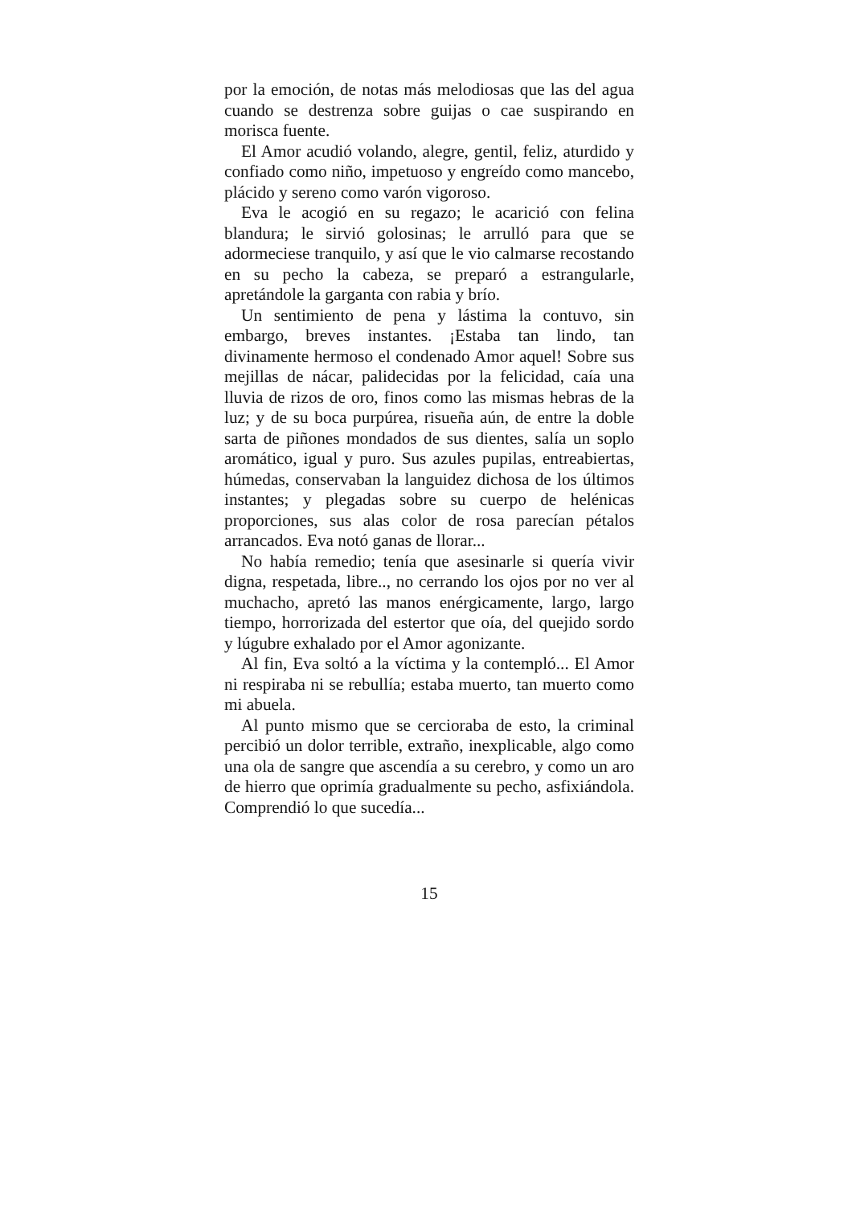por la emoción, de notas más melodiosas que las del agua cuando se destrenza sobre guijas o cae suspirando en morisca fuente.
El Amor acudió volando, alegre, gentil, feliz, aturdido y confiado como niño, impetuoso y engreído como mancebo, plácido y sereno como varón vigoroso.
Eva le acogió en su regazo; le acarició con felina blandura; le sirvió golosinas; le arrulló para que se adormeciese tranquilo, y así que le vio calmarse recostando en su pecho la cabeza, se preparó a estrangularle, apretándole la garganta con rabia y brío.
Un sentimiento de pena y lástima la contuvo, sin embargo, breves instantes. ¡Estaba tan lindo, tan divinamente hermoso el condenado Amor aquel! Sobre sus mejillas de nácar, palidecidas por la felicidad, caía una lluvia de rizos de oro, finos como las mismas hebras de la luz; y de su boca purpúrea, risueña aún, de entre la doble sarta de piñones mondados de sus dientes, salía un soplo aromático, igual y puro. Sus azules pupilas, entreabiertas, húmedas, conservaban la languidez dichosa de los últimos instantes; y plegadas sobre su cuerpo de helénicas proporciones, sus alas color de rosa parecían pétalos arrancados. Eva notó ganas de llorar...
No había remedio; tenía que asesinarle si quería vivir digna, respetada, libre.., no cerrando los ojos por no ver al muchacho, apretó las manos enérgicamente, largo, largo tiempo, horrorizada del estertor que oía, del quejido sordo y lúgubre exhalado por el Amor agonizante.
Al fin, Eva soltó a la víctima y la contempló... El Amor ni respiraba ni se rebullía; estaba muerto, tan muerto como mi abuela.
Al punto mismo que se cercioraba de esto, la criminal percibió un dolor terrible, extraño, inexplicable, algo como una ola de sangre que ascendía a su cerebro, y como un aro de hierro que oprimía gradualmente su pecho, asfixiándola. Comprendió lo que sucedía...
15